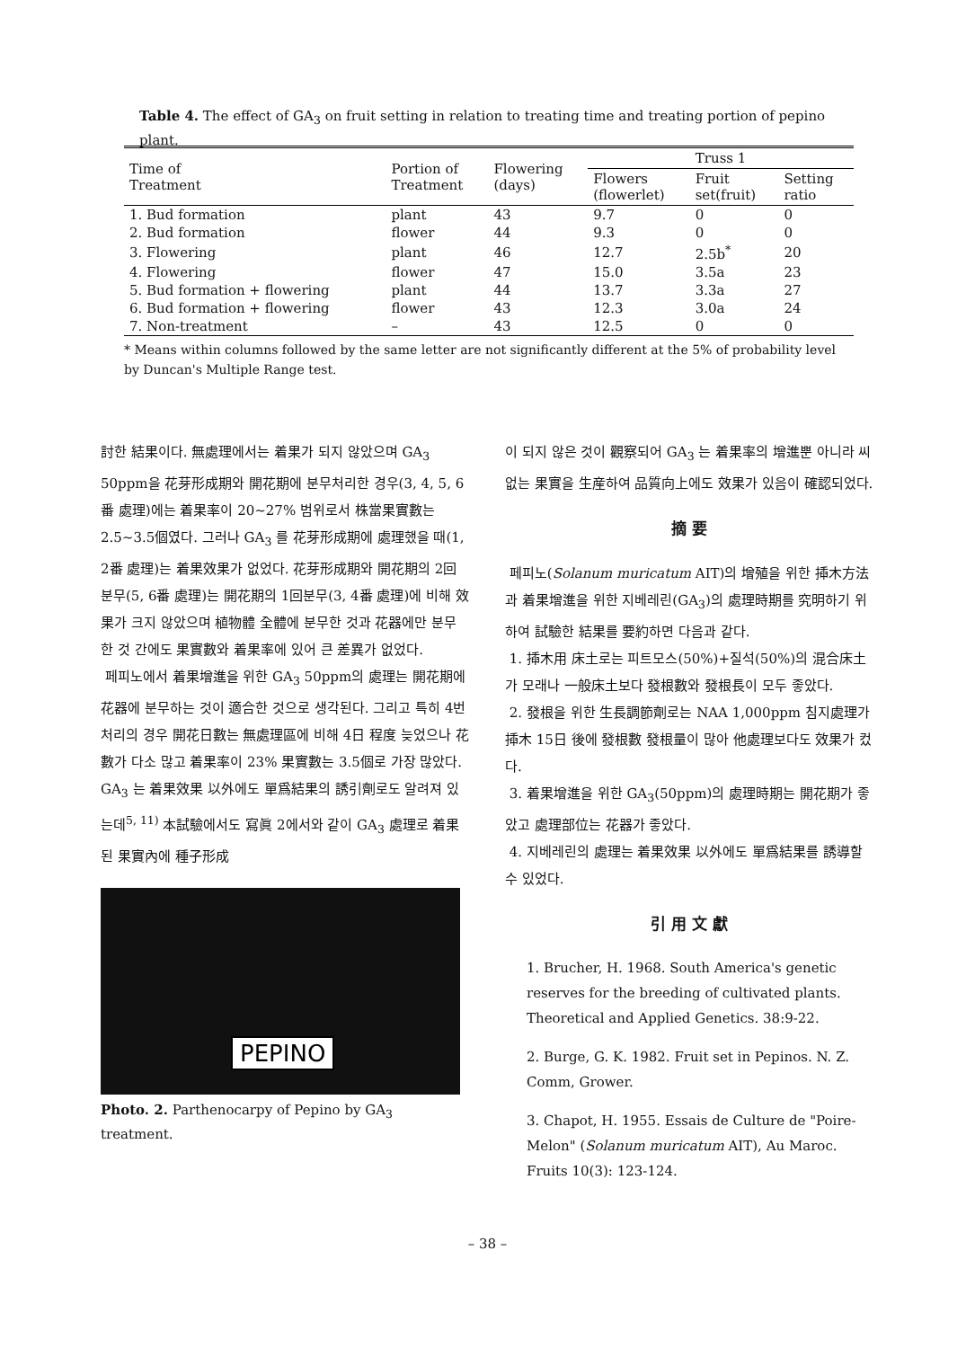Table 4. The effect of GA<sub>3</sub> on fruit setting in relation to treating time and treating portion of pepino plant.
| Time of Treatment | Portion of Treatment | Flowering (days) | Truss 1 | | |
| --- | --- | --- | --- | --- | --- |
| | | | Flowers (flowerlet) | Fruit set(fruit) | Setting ratio |
| 1. Bud formation | plant | 43 | 9.7 | 0 | 0 |
| 2. Bud formation | flower | 44 | 9.3 | 0 | 0 |
| 3. Flowering | plant | 46 | 12.7 | 2.5b<sup>*</sup> | 20 |
| 4. Flowering | flower | 47 | 15.0 | 3.5a | 23 |
| 5. Bud formation + flowering | plant | 44 | 13.7 | 3.3a | 27 |
| 6. Bud formation + flowering | flower | 43 | 12.3 | 3.0a | 24 |
| 7. Non-treatment | – | 43 | 12.5 | 0 | 0 |
* Means within columns followed by the same letter are not significantly different at the 5% of probability level by Duncan's Multiple Range test.
討한 結果이다. 無處理에서는 着果가 되지 않았으며 GA<sub>3</sub> 50ppm을 花芽形成期와 開花期에 분무처리한 경우(3, 4, 5, 6番 處理)에는 着果率이 20~27% 범위로서 株當果實數는 2.5~3.5個였다. 그러나 GA<sub>3</sub> 를 花芽形成期에 處理했을 때(1, 2番 處理)는 着果效果가 없었다. 花芽形成期와 開花期의 2回분무(5, 6番 處理)는 開花期의 1回분무(3, 4番 處理)에 비해 效果가 크지 않았으며 植物體 全體에 분무한 것과 花器에만 분무한 것 간에도 果實數와 着果率에 있어 큰 差異가 없었다.
페피노에서 着果增進을 위한 GA<sub>3</sub> 50ppm의 處理는 開花期에 花器에 분무하는 것이 適合한 것으로 생각된다. 그리고 특히 4번 처리의 경우 開花日數는 無處理區에 비해 4日 程度 늦었으나 花數가 다소 많고 着果率이 23% 果實數는 3.5個로 가장 많았다. GA<sub>3</sub> 는 着果效果 以外에도 單爲結果의 誘引劑로도 알려져 있는데<sup>5, 11)</sup> 本試驗에서도 寫眞 2에서와 같이 GA<sub>3</sub> 處理로 着果된 果實內에 種子形成
PEPINO
Photo. 2. Parthenocarpy of Pepino by GA<sub>3</sub> treatment.
이 되지 않은 것이 觀察되어 GA<sub>3</sub> 는 着果率의 增進뿐 아니라 씨없는 果實을 生産하여 品質向上에도 效果가 있음이 確認되었다.
摘 要
페피노(Solanum muricatum AIT)의 增殖을 위한 揷木方法과 着果增進을 위한 지베레린(GA<sub>3</sub>)의 處理時期를 究明하기 위하여 試驗한 結果를 要約하면 다음과 같다.
1. 揷木用 床土로는 피트모스(50%)+질석(50%)의 混合床土가 모래나 一般床土보다 發根數와 發根長이 모두 좋았다.
2. 發根을 위한 生長調節劑로는 NAA 1,000ppm 침지處理가 揷木 15日 後에 發根數 發根量이 많아 他處理보다도 效果가 컸다.
3. 着果增進을 위한 GA<sub>3</sub>(50ppm)의 處理時期는 開花期가 좋았고 處理部位는 花器가 좋았다.
4. 지베레린의 處理는 着果效果 以外에도 單爲結果를 誘導할 수 있었다.
引 用 文 獻
1. Brucher, H. 1968. South America's genetic reserves for the breeding of cultivated plants. Theoretical and Applied Genetics. 38:9-22.
2. Burge, G. K. 1982. Fruit set in Pepinos. N. Z. Comm, Grower.
3. Chapot, H. 1955. Essais de Culture de "Poire-Melon" (Solanum muricatum AIT), Au Maroc. Fruits 10(3): 123-124.
– 38 –